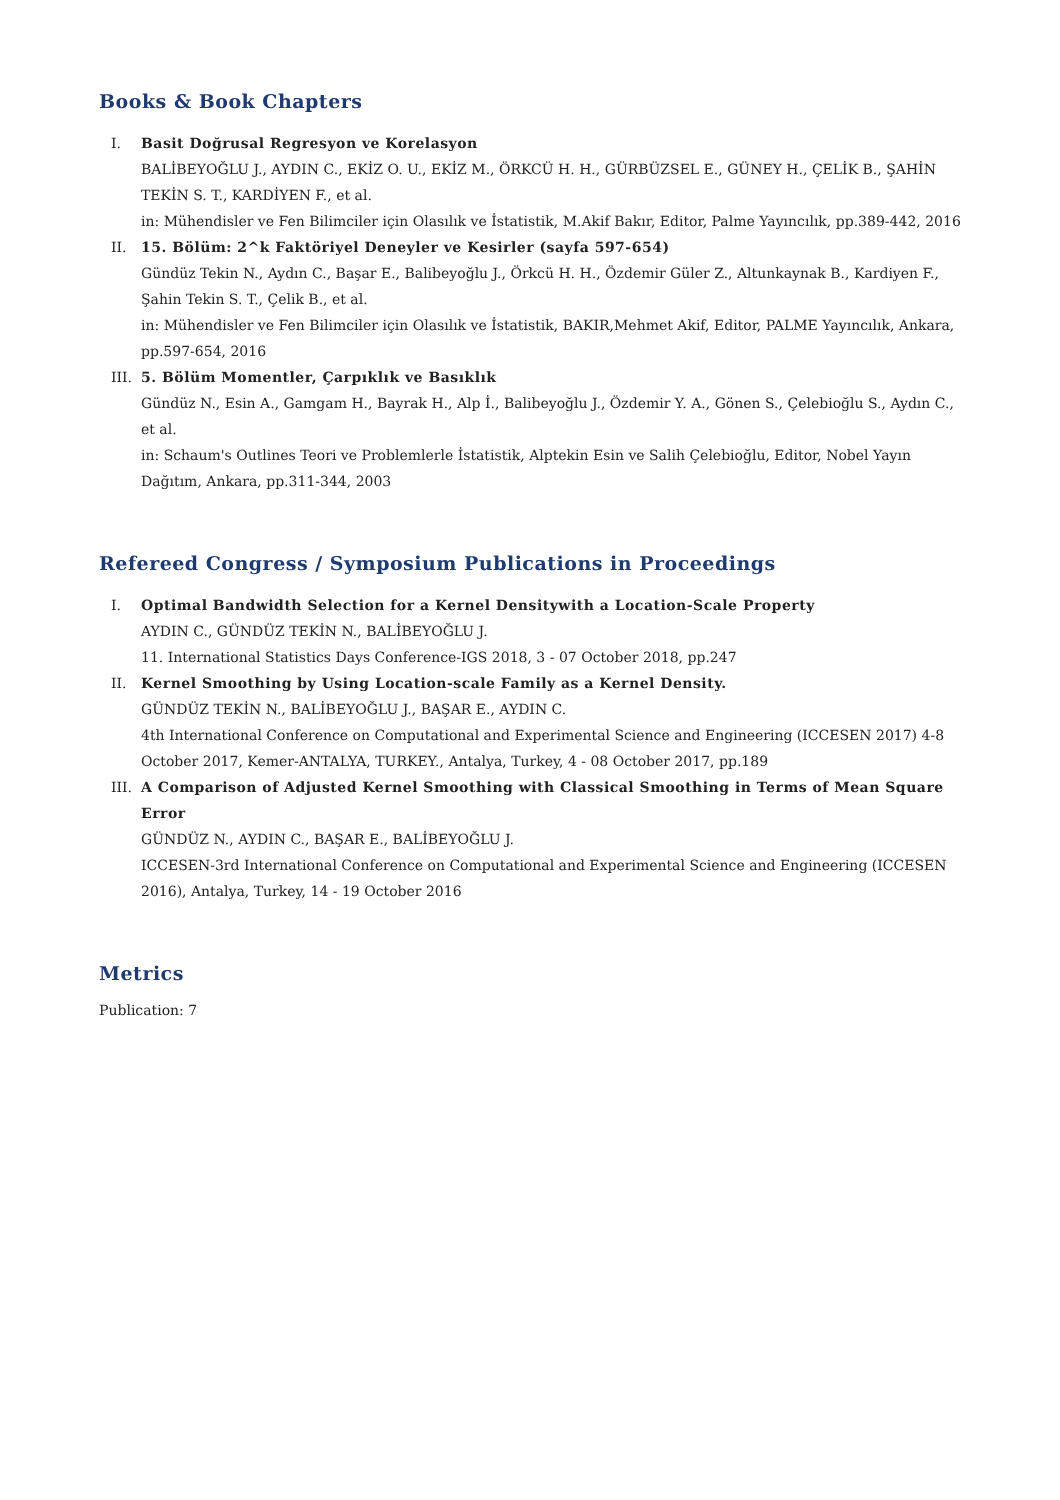Books & Book Chapters
I. Basit Doğrusal Regresyon ve Korelasyon
BALİBEYOĞLU J., AYDIN C., EKİZ O. U., EKİZ M., ÖRKCÜ H. H., GÜRBÜZSEL E., GÜNEY H., ÇELİK B., ŞAHİN TEKİN S. T., KARDİYEN F., et al.
in: Mühendisler ve Fen Bilimciler için Olasılık ve İstatistik, M.Akif Bakır, Editor, Palme Yayıncılık, pp.389-442, 2016
II. 15. Bölüm: 2^k Faktöriyel Deneyler ve Kesirler (sayfa 597-654)
Gündüz Tekin N., Aydın C., Başar E., Balibeyoğlu J., Örkcü H. H., Özdemir Güler Z., Altunkaynak B., Kardiyen F., Şahin Tekin S. T., Çelik B., et al.
in: Mühendisler ve Fen Bilimciler için Olasılık ve İstatistik, BAKIR,Mehmet Akif, Editor, PALME Yayıncılık, Ankara, pp.597-654, 2016
III. 5. Bölüm Momentler, Çarpıklık ve Basıklık
Gündüz N., Esin A., Gamgam H., Bayrak H., Alp İ., Balibeyoğlu J., Özdemir Y. A., Gönen S., Çelebioğlu S., Aydın C., et al.
in: Schaum's Outlines Teori ve Problemlerle İstatistik, Alptekin Esin ve Salih Çelebioğlu, Editor, Nobel Yayın Dağıtım, Ankara, pp.311-344, 2003
Refereed Congress / Symposium Publications in Proceedings
I. Optimal Bandwidth Selection for a Kernel Densitywith a Location-Scale Property
AYDIN C., GÜNDÜZ TEKİN N., BALİBEYOĞLU J.
11. International Statistics Days Conference-IGS 2018, 3 - 07 October 2018, pp.247
II. Kernel Smoothing by Using Location-scale Family as a Kernel Density.
GÜNDÜZ TEKİN N., BALİBEYOĞLU J., BAŞAR E., AYDIN C.
4th International Conference on Computational and Experimental Science and Engineering (ICCESEN 2017) 4-8 October 2017, Kemer-ANTALYA, TURKEY., Antalya, Turkey, 4 - 08 October 2017, pp.189
III. A Comparison of Adjusted Kernel Smoothing with Classical Smoothing in Terms of Mean Square Error
GÜNDÜZ N., AYDIN C., BAŞAR E., BALİBEYOĞLU J.
ICCESEN-3rd International Conference on Computational and Experimental Science and Engineering (ICCESEN 2016), Antalya, Turkey, 14 - 19 October 2016
Metrics
Publication: 7